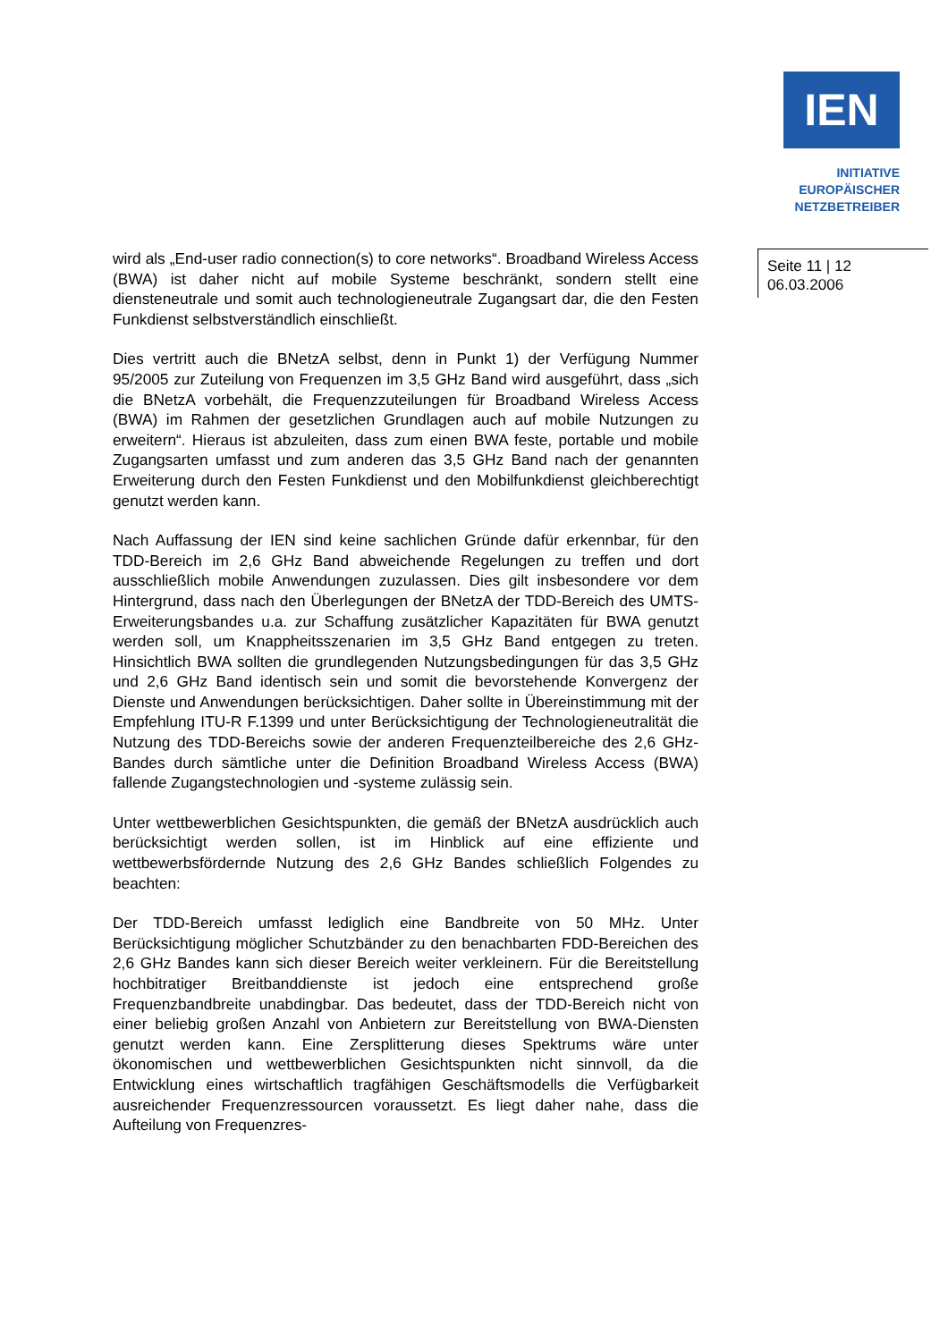IEN
INITIATIVE
EUROPÄISCHER
NETZBETREIBER
wird als „End-user radio connection(s) to core networks“. Broadband Wireless Access (BWA) ist daher nicht auf mobile Systeme beschränkt, sondern stellt eine diensteneutrale und somit auch technologieneutrale Zugangsart dar, die den Festen Funkdienst selbstverständlich einschließt.
Dies vertritt auch die BNetzA selbst, denn in Punkt 1) der Verfügung Nummer 95/2005 zur Zuteilung von Frequenzen im 3,5 GHz Band wird ausgeführt, dass „sich die BNetzA vorbehält, die Frequenzzuteilungen für Broadband Wireless Access (BWA) im Rahmen der gesetzlichen Grundlagen auch auf mobile Nutzungen zu erweitern“. Hieraus ist abzuleiten, dass zum einen BWA feste, portable und mobile Zugangsarten umfasst und zum anderen das 3,5 GHz Band nach der genannten Erweiterung durch den Festen Funkdienst und den Mobilfunkdienst gleichberechtigt genutzt werden kann.
Nach Auffassung der IEN sind keine sachlichen Gründe dafür erkennbar, für den TDD-Bereich im 2,6 GHz Band abweichende Regelungen zu treffen und dort ausschließlich mobile Anwendungen zuzulassen. Dies gilt insbesondere vor dem Hintergrund, dass nach den Überlegungen der BNetzA der TDD-Bereich des UMTS-Erweiterungsbandes u.a. zur Schaffung zusätzlicher Kapazitäten für BWA genutzt werden soll, um Knappheitsszenarien im 3,5 GHz Band entgegen zu treten. Hinsichtlich BWA sollten die grundlegenden Nutzungsbedingungen für das 3,5 GHz und 2,6 GHz Band identisch sein und somit die bevorstehende Konvergenz der Dienste und Anwendungen berücksichtigen. Daher sollte in Übereinstimmung mit der Empfehlung ITU-R F.1399 und unter Berücksichtigung der Technologieneutralität die Nutzung des TDD-Bereichs sowie der anderen Frequenzteilbereiche des 2,6 GHz-Bandes durch sämtliche unter die Definition Broadband Wireless Access (BWA) fallende Zugangstechnologien und -systeme zulässig sein.
Unter wettbewerblichen Gesichtspunkten, die gemäß der BNetzA ausdrücklich auch berücksichtigt werden sollen, ist im Hinblick auf eine effiziente und wettbewerbsfördernde Nutzung des 2,6 GHz Bandes schließlich Folgendes zu beachten:
Der TDD-Bereich umfasst lediglich eine Bandbreite von 50 MHz. Unter Berücksichtigung möglicher Schutzbänder zu den benachbarten FDD-Bereichen des 2,6 GHz Bandes kann sich dieser Bereich weiter verkleinern. Für die Bereitstellung hochbitratiger Breitbanddienste ist jedoch eine entsprechend große Frequenzbandbreite unabdingbar. Das bedeutet, dass der TDD-Bereich nicht von einer beliebig großen Anzahl von Anbietern zur Bereitstellung von BWA-Diensten genutzt werden kann. Eine Zersplitterung dieses Spektrums wäre unter ökonomischen und wettbewerblichen Gesichtspunkten nicht sinnvoll, da die Entwicklung eines wirtschaftlich tragfähigen Geschäftsmodells die Verfügbarkeit ausreichender Frequenzressourcen voraussetzt. Es liegt daher nahe, dass die Aufteilung von Frequenzres-
Seite 11 | 12
06.03.2006